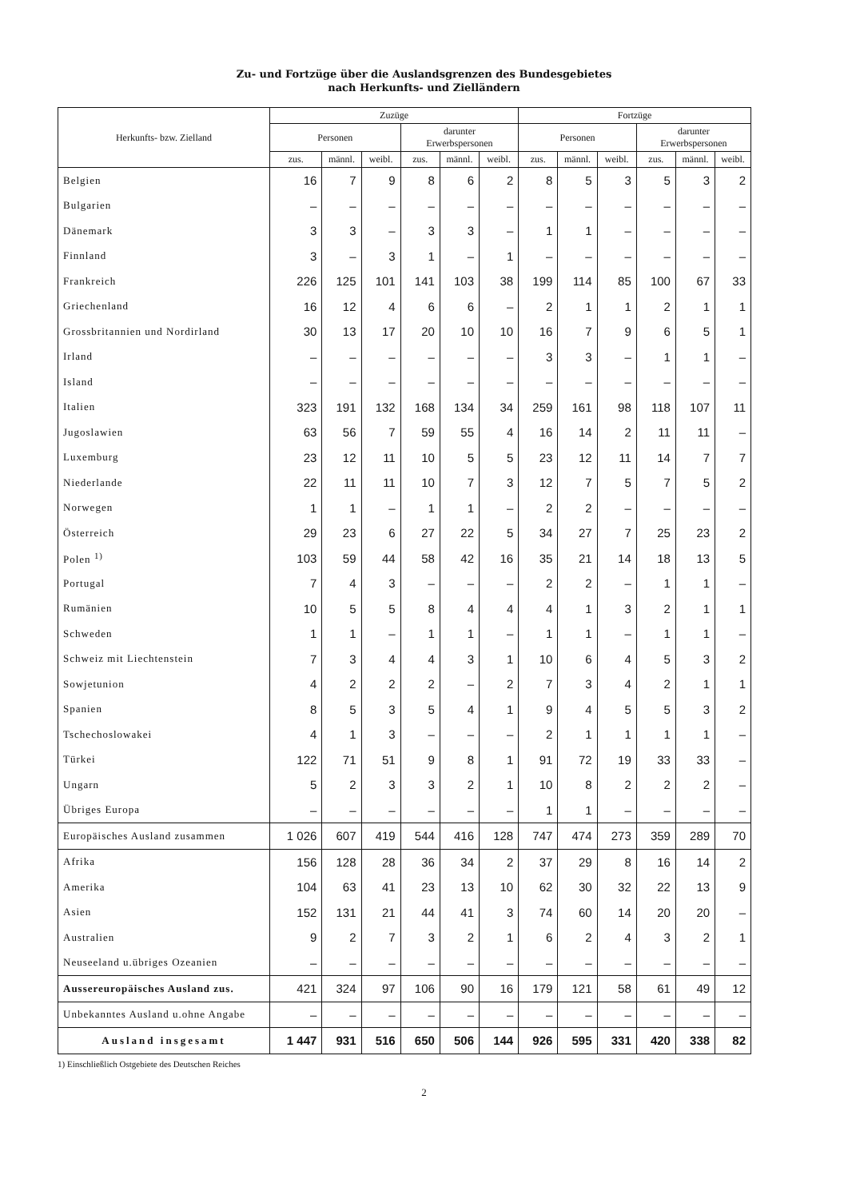Zu- und Fortzüge über die Auslandsgrenzen des Bundesgebietes
nach Herkunfts- und Zielländern
| Herkunfts- bzw. Zielland | Zuzüge | | | | | | Fortzüge | | | | | |
| --- | --- | --- | --- | --- | --- | --- | --- | --- | --- | --- | --- | --- |
| | Personen | | | darunter Erwerbspersonen | | | Personen | | | darunter Erwerbspersonen | | |
| | zus. | männl. | weibl. | zus. | männl. | weibl. | zus. | männl. | weibl. | zus. | männl. | weibl. |
| Belgien | 16 | 7 | 9 | 8 | 6 | 2 | 8 | 5 | 3 | 5 | 3 | 2 |
| Bulgarien | – | – | – | – | – | – | – | – | – | – | – | – |
| Dänemark | 3 | 3 | – | 3 | 3 | – | 1 | 1 | – | – | – | – |
| Finnland | 3 | – | 3 | 1 | – | 1 | – | – | – | – | – | – |
| Frankreich | 226 | 125 | 101 | 141 | 103 | 38 | 199 | 114 | 85 | 100 | 67 | 33 |
| Griechenland | 16 | 12 | 4 | 6 | 6 | – | 2 | 1 | 1 | 2 | 1 | 1 |
| Grossbritannien und Nordirland | 30 | 13 | 17 | 20 | 10 | 10 | 16 | 7 | 9 | 6 | 5 | 1 |
| Irland | – | – | – | – | – | – | 3 | 3 | – | 1 | 1 | – |
| Island | – | – | – | – | – | – | – | – | – | – | – | – |
| Italien | 323 | 191 | 132 | 168 | 134 | 34 | 259 | 161 | 98 | 118 | 107 | 11 |
| Jugoslawien | 63 | 56 | 7 | 59 | 55 | 4 | 16 | 14 | 2 | 11 | 11 | – |
| Luxemburg | 23 | 12 | 11 | 10 | 5 | 5 | 23 | 12 | 11 | 14 | 7 | 7 |
| Niederlande | 22 | 11 | 11 | 10 | 7 | 3 | 12 | 7 | 5 | 7 | 5 | 2 |
| Norwegen | 1 | 1 | – | 1 | 1 | – | 2 | 2 | – | – | – | – |
| Österreich | 29 | 23 | 6 | 27 | 22 | 5 | 34 | 27 | 7 | 25 | 23 | 2 |
| Polen <sup>1)</sup> | 103 | 59 | 44 | 58 | 42 | 16 | 35 | 21 | 14 | 18 | 13 | 5 |
| Portugal | 7 | 4 | 3 | – | – | – | 2 | 2 | – | 1 | 1 | – |
| Rumänien | 10 | 5 | 5 | 8 | 4 | 4 | 4 | 1 | 3 | 2 | 1 | 1 |
| Schweden | 1 | 1 | – | 1 | 1 | – | 1 | 1 | – | 1 | 1 | – |
| Schweiz mit Liechtenstein | 7 | 3 | 4 | 4 | 3 | 1 | 10 | 6 | 4 | 5 | 3 | 2 |
| Sowjetunion | 4 | 2 | 2 | 2 | – | 2 | 7 | 3 | 4 | 2 | 1 | 1 |
| Spanien | 8 | 5 | 3 | 5 | 4 | 1 | 9 | 4 | 5 | 5 | 3 | 2 |
| Tschechoslowakei | 4 | 1 | 3 | – | – | – | 2 | 1 | 1 | 1 | 1 | – |
| Türkei | 122 | 71 | 51 | 9 | 8 | 1 | 91 | 72 | 19 | 33 | 33 | – |
| Ungarn | 5 | 2 | 3 | 3 | 2 | 1 | 10 | 8 | 2 | 2 | 2 | – |
| Übriges Europa | – | – | – | – | – | – | 1 | 1 | – | – | – | – |
| Europäisches Ausland zusammen | 1 026 | 607 | 419 | 544 | 416 | 128 | 747 | 474 | 273 | 359 | 289 | 70 |
| Afrika | 156 | 128 | 28 | 36 | 34 | 2 | 37 | 29 | 8 | 16 | 14 | 2 |
| Amerika | 104 | 63 | 41 | 23 | 13 | 10 | 62 | 30 | 32 | 22 | 13 | 9 |
| Asien | 152 | 131 | 21 | 44 | 41 | 3 | 74 | 60 | 14 | 20 | 20 | – |
| Australien | 9 | 2 | 7 | 3 | 2 | 1 | 6 | 2 | 4 | 3 | 2 | 1 |
| Neuseeland u.übriges Ozeanien | – | – | – | – | – | – | – | – | – | – | – | – |
| Aussereuropäisches Ausland zus. | 421 | 324 | 97 | 106 | 90 | 16 | 179 | 121 | 58 | 61 | 49 | 12 |
| Unbekanntes Ausland u.ohne Angabe | – | – | – | – | – | – | – | – | – | – | – | – |
| Ausland insgesamt | 1 447 | 931 | 516 | 650 | 506 | 144 | 926 | 595 | 331 | 420 | 338 | 82 |
1) Einschließlich Ostgebiete des Deutschen Reiches
2